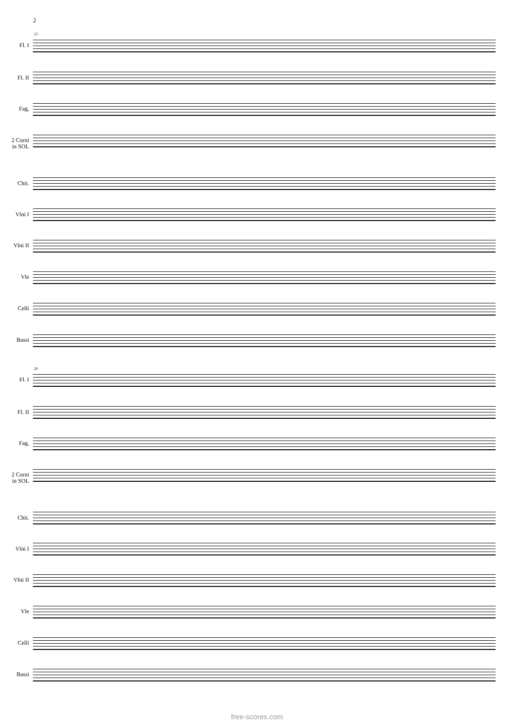2
15
Fl. I
Fl. II
Fag,
2 Corni
in SOL
Chit.
Vlni I
Vlni II
Vle
Celli
Bassi
20
Fl. I
Fl. II
Fag,
2 Corni
in SOL
Chit.
Vlni I
Vlni II
Vle
Celli
Bassi
free-scores.com